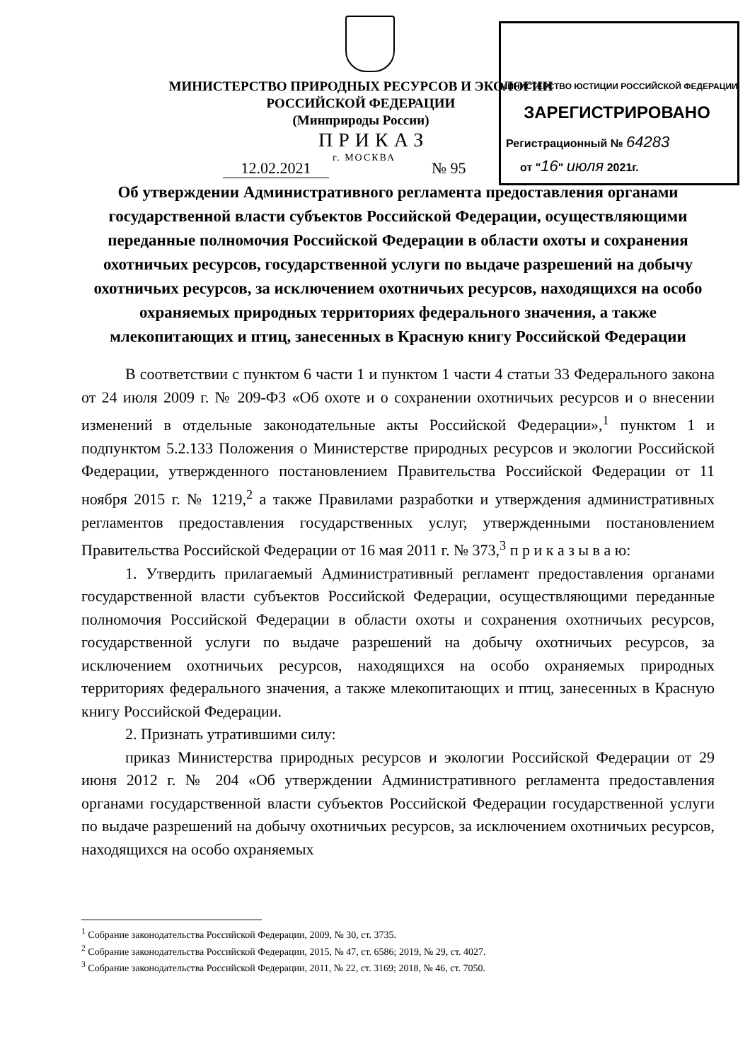МИНИСТЕРСТВО ПРИРОДНЫХ РЕСУРСОВ И ЭКОЛОГИИ
РОССИЙСКОЙ ФЕДЕРАЦИИ
(Минприроды России)
МИНИСТЕРСТВО ЮСТИЦИИ РОССИЙСКОЙ ФЕДЕРАЦИИ
ЗАРЕГИСТРИРОВАНО
Регистрационный № 64283
от "16" июля 2021г.
ПРИКАЗ
12.02.2021
г. МОСКВА
№ 95
Об утверждении Административного регламента предоставления органами государственной власти субъектов Российской Федерации, осуществляющими переданные полномочия Российской Федерации в области охоты и сохранения охотничьих ресурсов, государственной услуги по выдаче разрешений на добычу охотничьих ресурсов, за исключением охотничьих ресурсов, находящихся на особо охраняемых природных территориях федерального значения, а также млекопитающих и птиц, занесенных в Красную книгу Российской Федерации
В соответствии с пунктом 6 части 1 и пунктом 1 части 4 статьи 33 Федерального закона от 24 июля 2009 г. № 209-ФЗ «Об охоте и о сохранении охотничьих ресурсов и о внесении изменений в отдельные законодательные акты Российской Федерации»,<sup>1</sup> пунктом 1 и подпунктом 5.2.133 Положения о Министерстве природных ресурсов и экологии Российской Федерации, утвержденного постановлением Правительства Российской Федерации от 11 ноября 2015 г. № 1219,<sup>2</sup> а также Правилами разработки и утверждения административных регламентов предоставления государственных услуг, утвержденными постановлением Правительства Российской Федерации от 16 мая 2011 г. № 373,<sup>3</sup> п р и к а з ы в а ю:
1. Утвердить прилагаемый Административный регламент предоставления органами государственной власти субъектов Российской Федерации, осуществляющими переданные полномочия Российской Федерации в области охоты и сохранения охотничьих ресурсов, государственной услуги по выдаче разрешений на добычу охотничьих ресурсов, за исключением охотничьих ресурсов, находящихся на особо охраняемых природных территориях федерального значения, а также млекопитающих и птиц, занесенных в Красную книгу Российской Федерации.
2. Признать утратившими силу:
приказ Министерства природных ресурсов и экологии Российской Федерации от 29 июня 2012 г. № 204 «Об утверждении Административного регламента предоставления органами государственной власти субъектов Российской Федерации государственной услуги по выдаче разрешений на добычу охотничьих ресурсов, за исключением охотничьих ресурсов, находящихся на особо охраняемых
<sup>1</sup> Собрание законодательства Российской Федерации, 2009, № 30, ст. 3735.
<sup>2</sup> Собрание законодательства Российской Федерации, 2015, № 47, ст. 6586; 2019, № 29, ст. 4027.
<sup>3</sup> Собрание законодательства Российской Федерации, 2011, № 22, ст. 3169; 2018, № 46, ст. 7050.